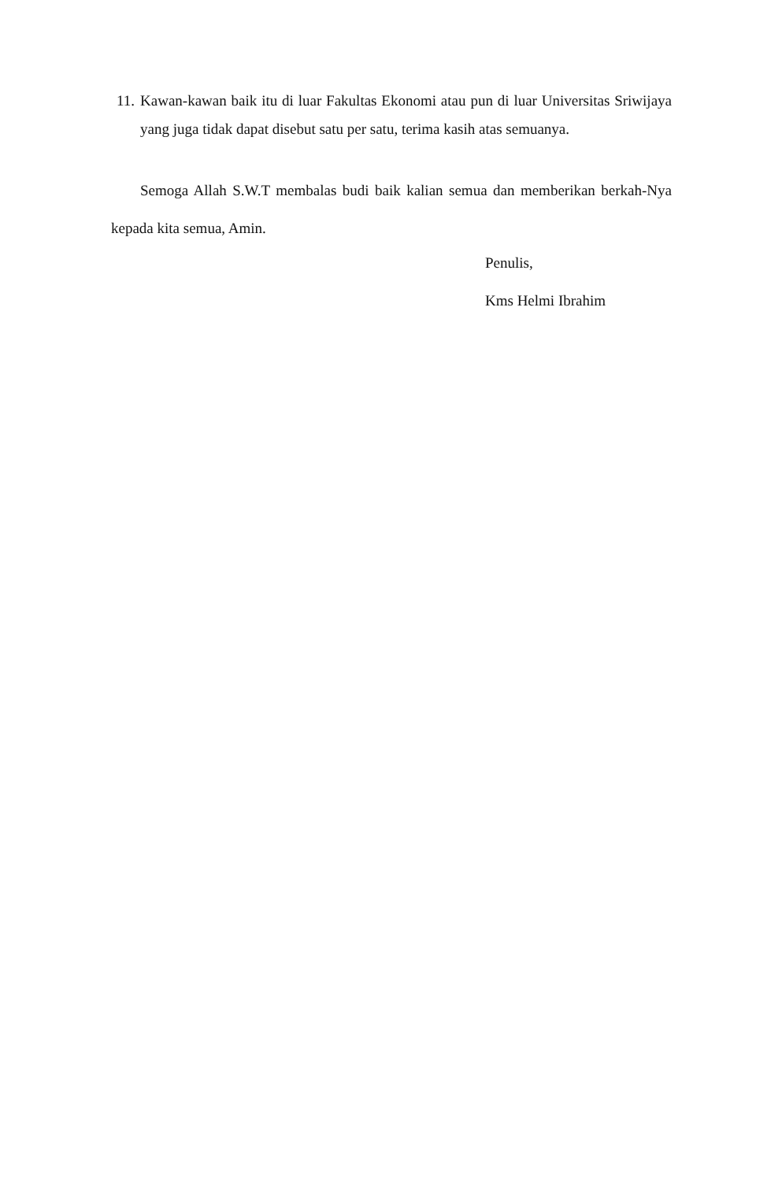11. Kawan-kawan baik itu di luar Fakultas Ekonomi atau pun di luar Universitas Sriwijaya yang juga tidak dapat disebut satu per satu, terima kasih atas semuanya.
Semoga Allah S.W.T membalas budi baik kalian semua dan memberikan berkah-Nya kepada kita semua, Amin.
Penulis,
Kms Helmi Ibrahim